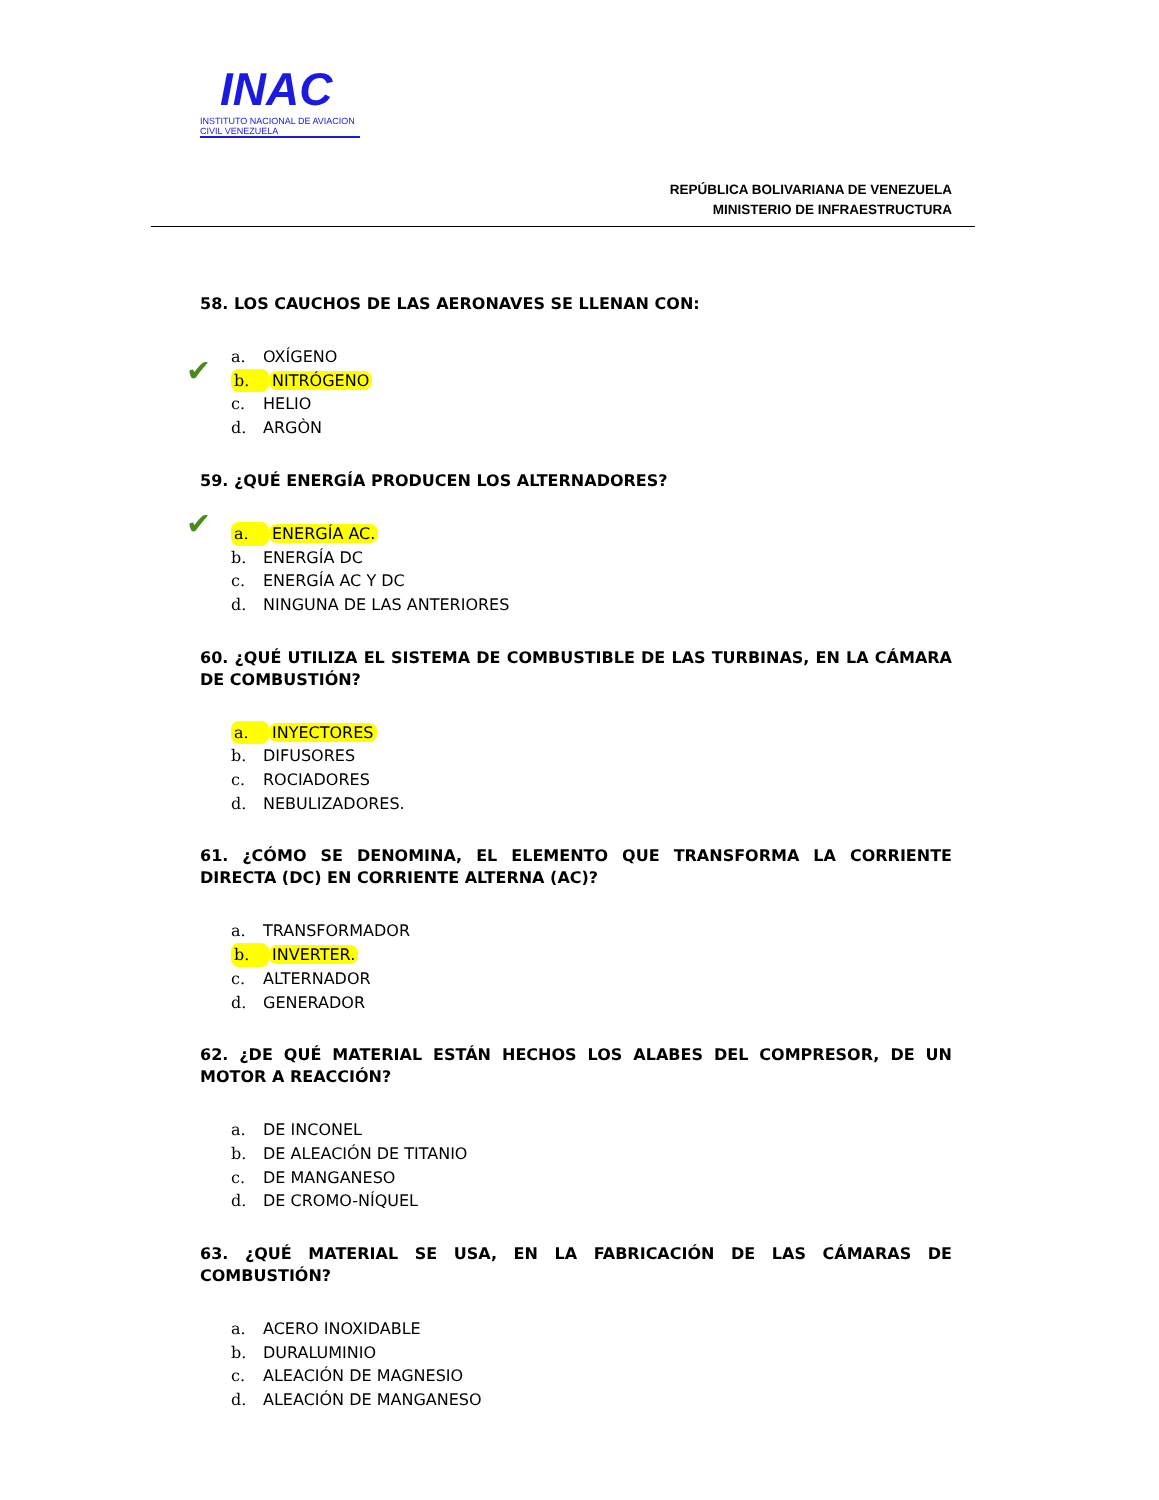INAC
INSTITUTO NACIONAL DE AVIACION CIVIL VENEZUELA
REPÚBLICA BOLIVARIANA DE VENEZUELA
MINISTERIO DE INFRAESTRUCTURA
58. LOS CAUCHOS DE LAS AERONAVES SE LLENAN CON:
a. OXÍGENO
✔ b. NITRÓGENO
c. HELIO
d. ARGÒN
59. ¿QUÉ ENERGÍA PRODUCEN LOS ALTERNADORES?
✔ a. ENERGÍA AC.
b. ENERGÍA DC
c. ENERGÍA AC Y DC
d. NINGUNA DE LAS ANTERIORES
60. ¿QUÉ UTILIZA EL SISTEMA DE COMBUSTIBLE DE LAS TURBINAS, EN LA CÁMARA DE COMBUSTIÓN?
a. INYECTORES
b. DIFUSORES
c. ROCIADORES
d. NEBULIZADORES.
61. ¿CÓMO SE DENOMINA, EL ELEMENTO QUE TRANSFORMA LA CORRIENTE DIRECTA (DC) EN CORRIENTE ALTERNA (AC)?
a. TRANSFORMADOR
b. INVERTER.
c. ALTERNADOR
d. GENERADOR
62. ¿DE QUÉ MATERIAL ESTÁN HECHOS LOS ALABES DEL COMPRESOR, DE UN MOTOR A REACCIÓN?
a. DE INCONEL
b. DE ALEACIÓN DE TITANIO
c. DE MANGANESO
d. DE CROMO-NÍQUEL
63. ¿QUÉ MATERIAL SE USA, EN LA FABRICACIÓN DE LAS CÁMARAS DE COMBUSTIÓN?
a. ACERO INOXIDABLE
b. DURALUMINIO
c. ALEACIÓN DE MAGNESIO
d. ALEACIÓN DE MANGANESO